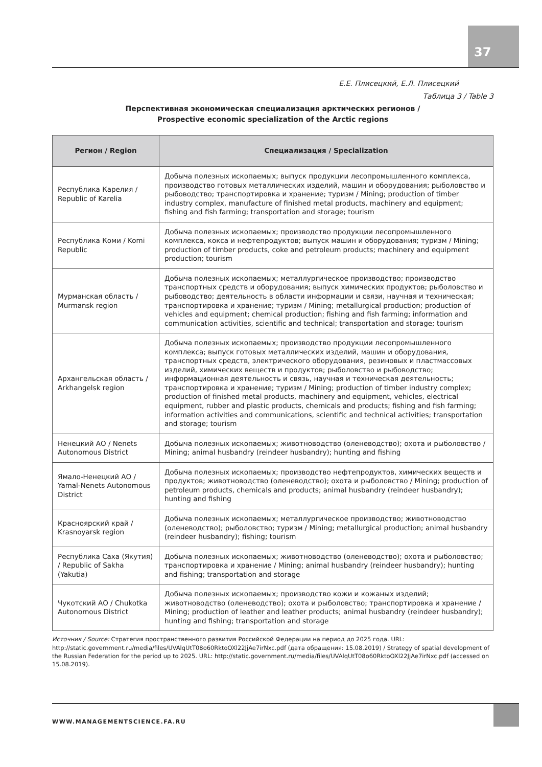Е.Е. Плисецкий, Е.Л. Плисецкий
37
Таблица 3 / Table 3
Перспективная экономическая специализация арктических регионов /
Prospective economic specialization of the Arctic regions
| Регион / Region | Специализация / Specialization |
| --- | --- |
| Республика Карелия / Republic of Karelia | Добыча полезных ископаемых; выпуск продукции лесопромышленного комплекса, производство готовых металлических изделий, машин и оборудования; рыболовство и рыбоводство; транспортировка и хранение; туризм / Mining; production of timber industry complex, manufacture of finished metal products, machinery and equipment; fishing and fish farming; transportation and storage; tourism |
| Республика Коми / Komi Republic | Добыча полезных ископаемых; производство продукции лесопромышленного комплекса, кокса и нефтепродуктов; выпуск машин и оборудования; туризм / Mining; production of timber products, coke and petroleum products; machinery and equipment production; tourism |
| Мурманская область / Murmansk region | Добыча полезных ископаемых; металлургическое производство; производство транспортных средств и оборудования; выпуск химических продуктов; рыболовство и рыбоводство; деятельность в области информации и связи, научная и техническая; транспортировка и хранение; туризм / Mining; metallurgical production; production of vehicles and equipment; chemical production; fishing and fish farming; information and communication activities, scientific and technical; transportation and storage; tourism |
| Архангельская область / Arkhangelsk region | Добыча полезных ископаемых; производство продукции лесопромышленного комплекса; выпуск готовых металлических изделий, машин и оборудования, транспортных средств, электрического оборудования, резиновых и пластмассовых изделий, химических веществ и продуктов; рыболовство и рыбоводство; информационная деятельность и связь, научная и техническая деятельность; транспортировка и хранение; туризм / Mining; production of timber industry complex; production of finished metal products, machinery and equipment, vehicles, electrical equipment, rubber and plastic products, chemicals and products; fishing and fish farming; information activities and communications, scientific and technical activities; transportation and storage; tourism |
| Ненецкий АО / Nenets Autonomous District | Добыча полезных ископаемых; животноводство (оленеводство); охота и рыболовство / Mining; animal husbandry (reindeer husbandry); hunting and fishing |
| Ямало-Ненецкий АО / Yamal-Nenets Autonomous District | Добыча полезных ископаемых; производство нефтепродуктов, химических веществ и продуктов; животноводство (оленеводство); охота и рыболовство / Mining; production of petroleum products, chemicals and products; animal husbandry (reindeer husbandry); hunting and fishing |
| Красноярский край / Krasnoyarsk region | Добыча полезных ископаемых; металлургическое производство; животноводство (оленеводство); рыболовство; туризм / Mining; metallurgical production; animal husbandry (reindeer husbandry); fishing; tourism |
| Республика Саха (Якутия) / Republic of Sakha (Yakutia) | Добыча полезных ископаемых; животноводство (оленеводство); охота и рыболовство; транспортировка и хранение / Mining; animal husbandry (reindeer husbandry); hunting and fishing; transportation and storage |
| Чукотский АО / Chukotka Autonomous District | Добыча полезных ископаемых; производство кожи и кожаных изделий; животноводство (оленеводство); охота и рыболовство; транспортировка и хранение / Mining; production of leather and leather products; animal husbandry (reindeer husbandry); hunting and fishing; transportation and storage |
Источник / Source: Стратегия пространственного развития Российской Федерации на период до 2025 года. URL: http://static.government.ru/media/files/UVAlqUtT08o60RktoOXl22JjAe7irNxc.pdf (дата обращения: 15.08.2019) / Strategy of spatial development of the Russian Federation for the period up to 2025. URL: http://static.government.ru/media/files/UVAlqUtT08o60RktoOXl22JjAe7irNxc.pdf (accessed on 15.08.2019).
WWW.MANAGEMENTSCIENCE.FA.RU